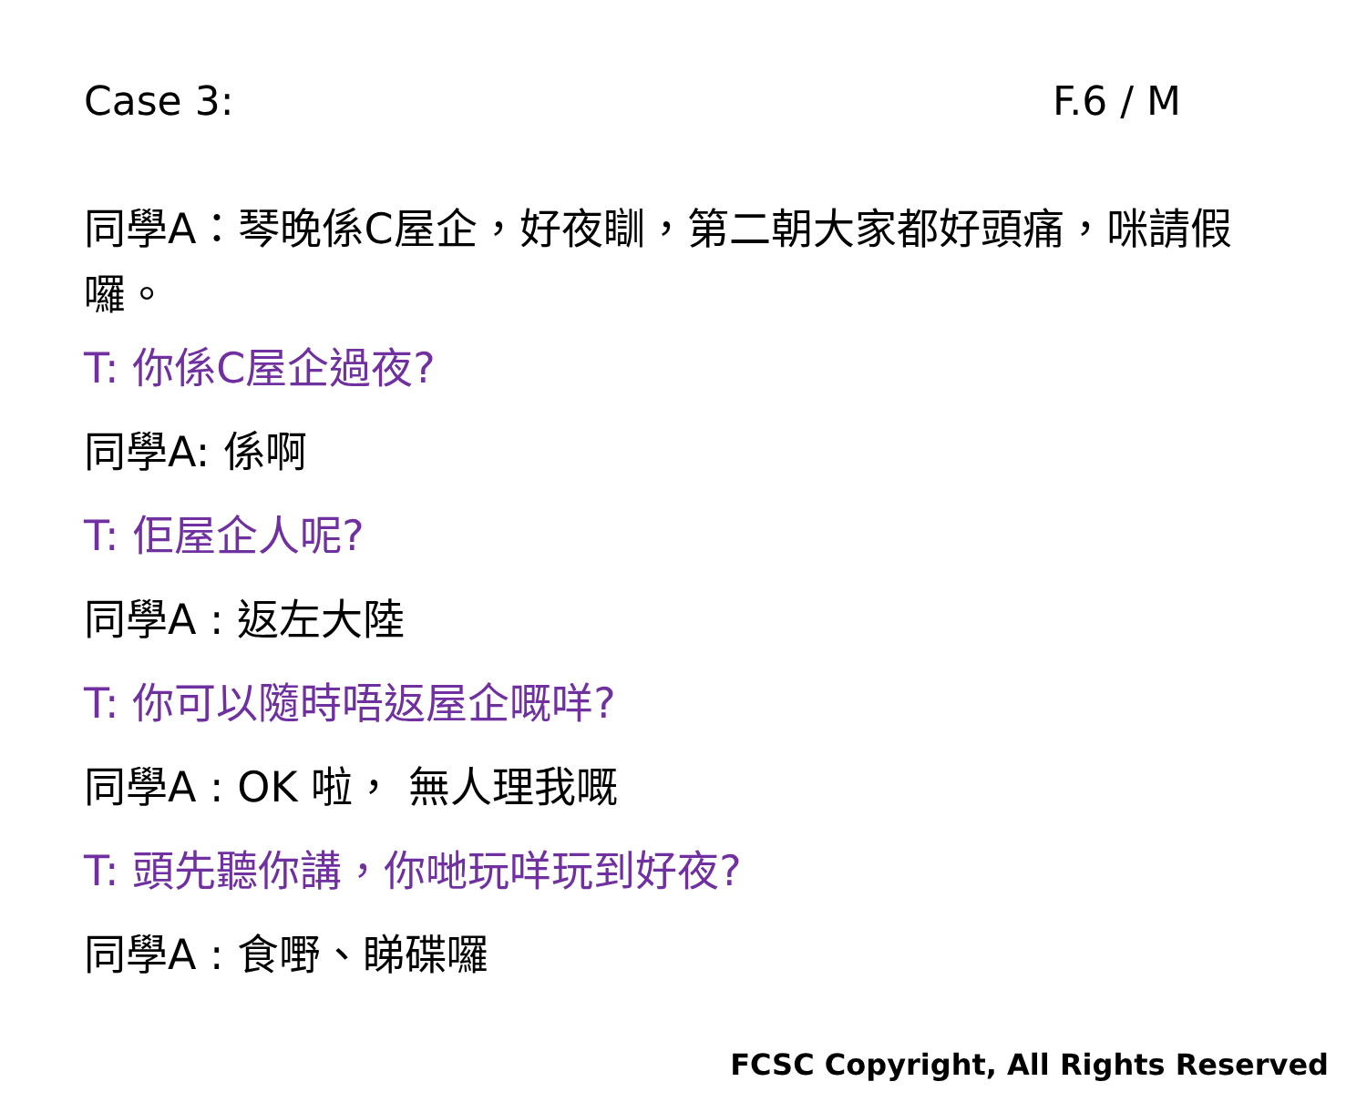Case 3: F.6 / M
同學A：琴晚係C屋企，好夜瞓，第二朝大家都好頭痛，咪請假囉。
T: 你係C屋企過夜?
同學A: 係啊
T: 佢屋企人呢?
同學A : 返左大陸
T: 你可以隨時唔返屋企嘅咩?
同學A : OK 啦， 無人理我嘅
T: 頭先聽你講，你哋玩咩玩到好夜?
同學A : 食嘢、睇碟囉
FCSC Copyright, All Rights Reserved